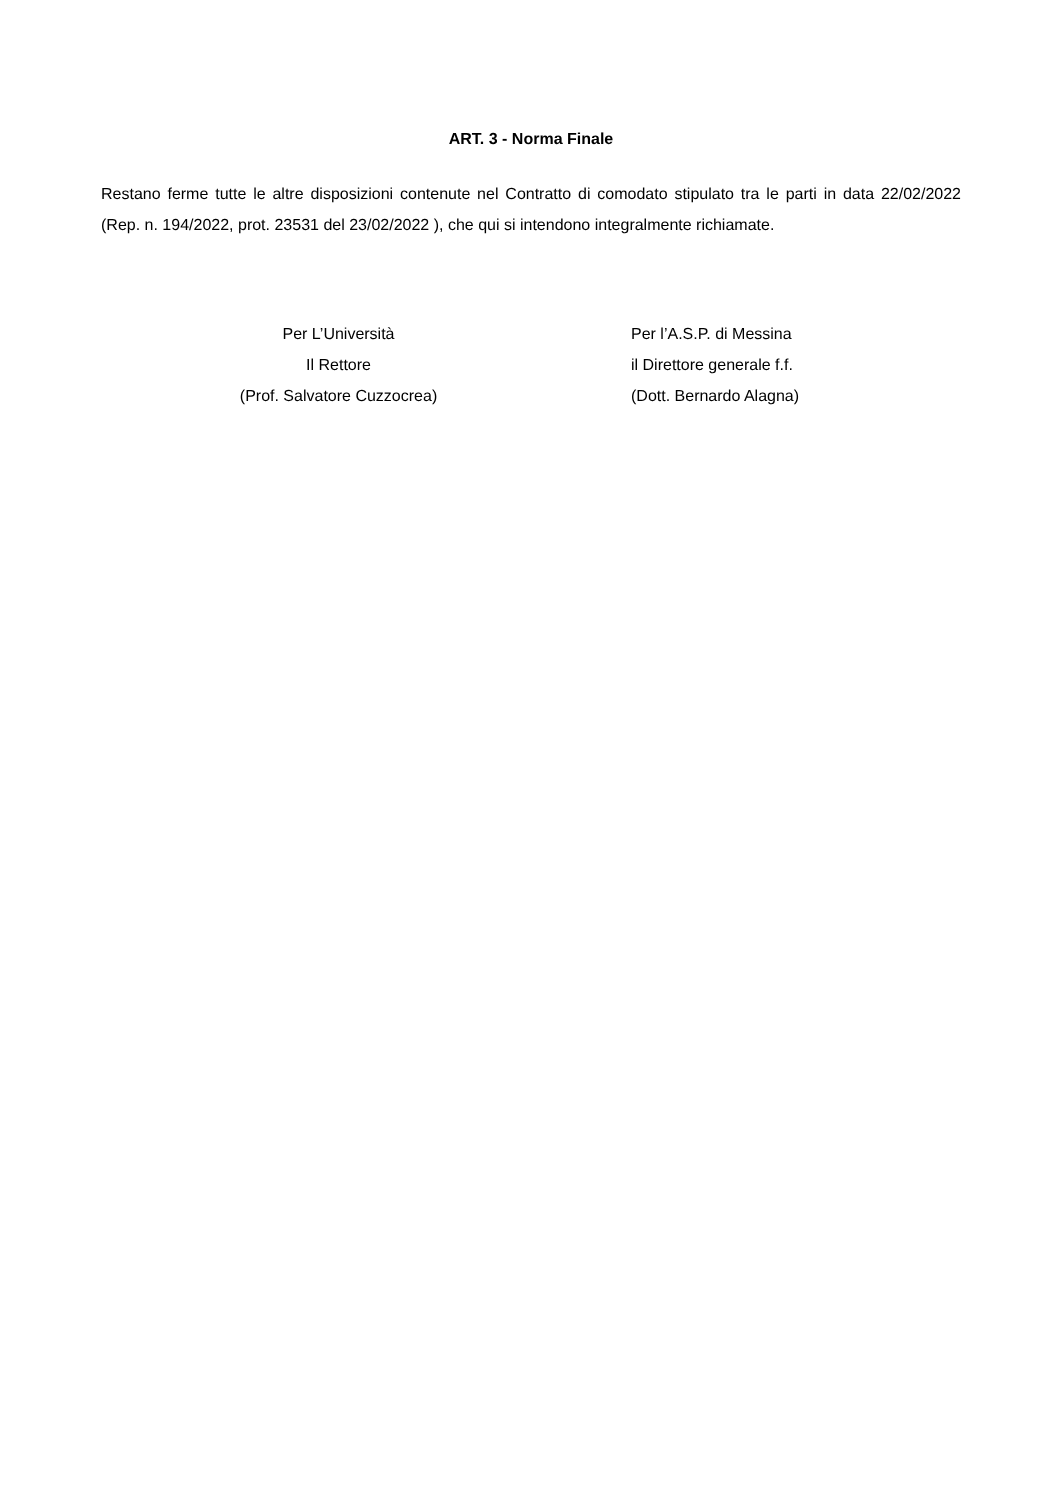ART. 3 - Norma Finale
Restano ferme tutte le altre disposizioni contenute nel Contratto di comodato stipulato tra le parti in data 22/02/2022 (Rep. n. 194/2022, prot. 23531 del 23/02/2022 ), che qui si intendono integralmente richiamate.
Per L’Università
Il Rettore
(Prof. Salvatore Cuzzocrea)
Per l’A.S.P. di Messina
il Direttore generale f.f.
(Dott. Bernardo Alagna)